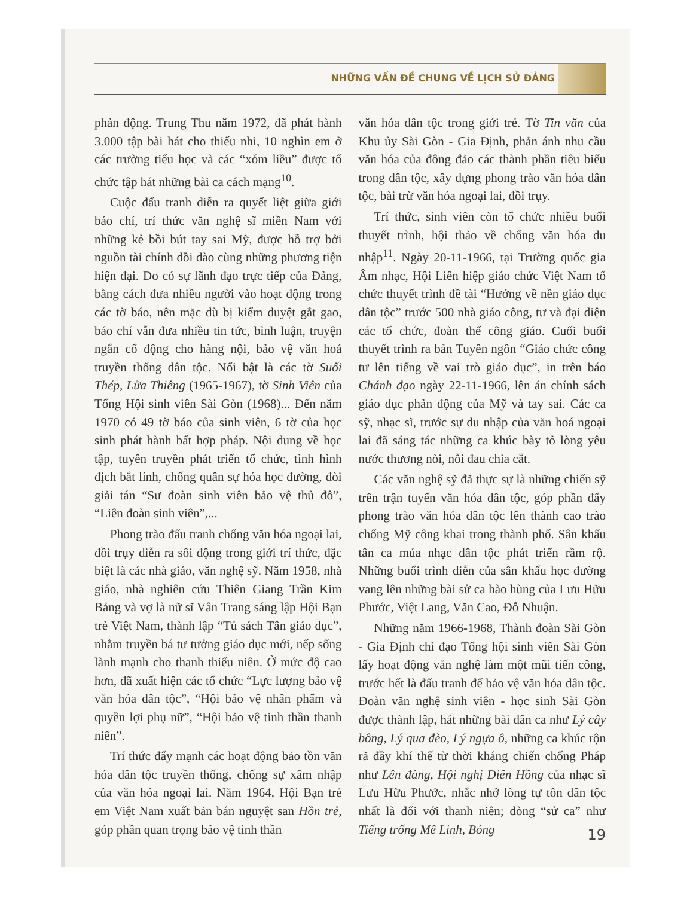NHỮNG VẤN ĐỀ CHUNG VỀ LỊCH SỬ ĐẢNG
phản động. Trung Thu năm 1972, đã phát hành 3.000 tập bài hát cho thiếu nhi, 10 nghìn em ở các trường tiểu học và các “xóm liều” được tổ chức tập hát những bài ca cách mạng<sup>10</sup>.
Cuộc đấu tranh diễn ra quyết liệt giữa giới báo chí, trí thức văn nghệ sĩ miền Nam với những kẻ bồi bút tay sai Mỹ, được hỗ trợ bởi nguồn tài chính dồi dào cùng những phương tiện hiện đại. Do có sự lãnh đạo trực tiếp của Đảng, bằng cách đưa nhiều người vào hoạt động trong các tờ báo, nên mặc dù bị kiểm duyệt gắt gao, báo chí vẫn đưa nhiều tin tức, bình luận, truyện ngắn cổ động cho hàng nội, bảo vệ văn hoá truyền thống dân tộc. Nổi bật là các tờ Suối Thép, Lửa Thiêng (1965-1967), tờ Sinh Viên của Tổng Hội sinh viên Sài Gòn (1968)... Đến năm 1970 có 49 tờ báo của sinh viên, 6 tờ của học sinh phát hành bất hợp pháp. Nội dung về học tập, tuyên truyền phát triển tổ chức, tình hình địch bắt lính, chống quân sự hóa học đường, đòi giải tán “Sư đoàn sinh viên bảo vệ thủ đô”, “Liên đoàn sinh viên”,...
Phong trào đấu tranh chống văn hóa ngoại lai, đồi trụy diễn ra sôi động trong giới trí thức, đặc biệt là các nhà giáo, văn nghệ sỹ. Năm 1958, nhà giáo, nhà nghiên cứu Thiên Giang Trần Kim Bảng và vợ là nữ sĩ Vân Trang sáng lập Hội Bạn trẻ Việt Nam, thành lập “Tủ sách Tân giáo dục”, nhằm truyền bá tư tưởng giáo dục mới, nếp sống lành mạnh cho thanh thiếu niên. Ở mức độ cao hơn, đã xuất hiện các tổ chức “Lực lượng bảo vệ văn hóa dân tộc”, “Hội bảo vệ nhân phẩm và quyền lợi phụ nữ”, “Hội bảo vệ tinh thần thanh niên”.
Trí thức đẩy mạnh các hoạt động bảo tồn văn hóa dân tộc truyền thống, chống sự xâm nhập của văn hóa ngoại lai. Năm 1964, Hội Bạn trẻ em Việt Nam xuất bản bán nguyệt san Hồn trẻ, góp phần quan trọng bảo vệ tinh thần
văn hóa dân tộc trong giới trẻ. Tờ Tin văn của Khu ủy Sài Gòn - Gia Định, phản ánh nhu cầu văn hóa của đông đảo các thành phần tiêu biểu trong dân tộc, xây dựng phong trào văn hóa dân tộc, bài trừ văn hóa ngoại lai, đồi trụy.
Trí thức, sinh viên còn tổ chức nhiều buổi thuyết trình, hội thảo về chống văn hóa du nhập<sup>11</sup>. Ngày 20-11-1966, tại Trường quốc gia Âm nhạc, Hội Liên hiệp giáo chức Việt Nam tổ chức thuyết trình đề tài “Hướng về nền giáo dục dân tộc” trước 500 nhà giáo công, tư và đại diện các tổ chức, đoàn thể công giáo. Cuối buổi thuyết trình ra bản Tuyên ngôn “Giáo chức công tư lên tiếng về vai trò giáo dục”, in trên báo Chánh đạo ngày 22-11-1966, lên án chính sách giáo dục phản động của Mỹ và tay sai. Các ca sỹ, nhạc sĩ, trước sự du nhập của văn hoá ngoại lai đã sáng tác những ca khúc bày tỏ lòng yêu nước thương nòi, nỗi đau chia cắt.
Các văn nghệ sỹ đã thực sự là những chiến sỹ trên trận tuyến văn hóa dân tộc, góp phần đẩy phong trào văn hóa dân tộc lên thành cao trào chống Mỹ công khai trong thành phố. Sân khấu tân ca múa nhạc dân tộc phát triển rầm rộ. Những buổi trình diễn của sân khấu học đường vang lên những bài sử ca hào hùng của Lưu Hữu Phước, Việt Lang, Văn Cao, Đỗ Nhuận.
Những năm 1966-1968, Thành đoàn Sài Gòn - Gia Định chỉ đạo Tổng hội sinh viên Sài Gòn lấy hoạt động văn nghệ làm một mũi tiến công, trước hết là đấu tranh để bảo vệ văn hóa dân tộc. Đoàn văn nghệ sinh viên - học sinh Sài Gòn được thành lập, hát những bài dân ca như Lý cây bông, Lý qua đèo, Lý ngựa ô, những ca khúc rộn rã đầy khí thế từ thời kháng chiến chống Pháp như Lên đàng, Hội nghị Diên Hồng của nhạc sĩ Lưu Hữu Phước, nhắc nhở lòng tự tôn dân tộc nhất là đối với thanh niên; dòng “sử ca” như Tiếng trống Mê Linh, Bóng
19